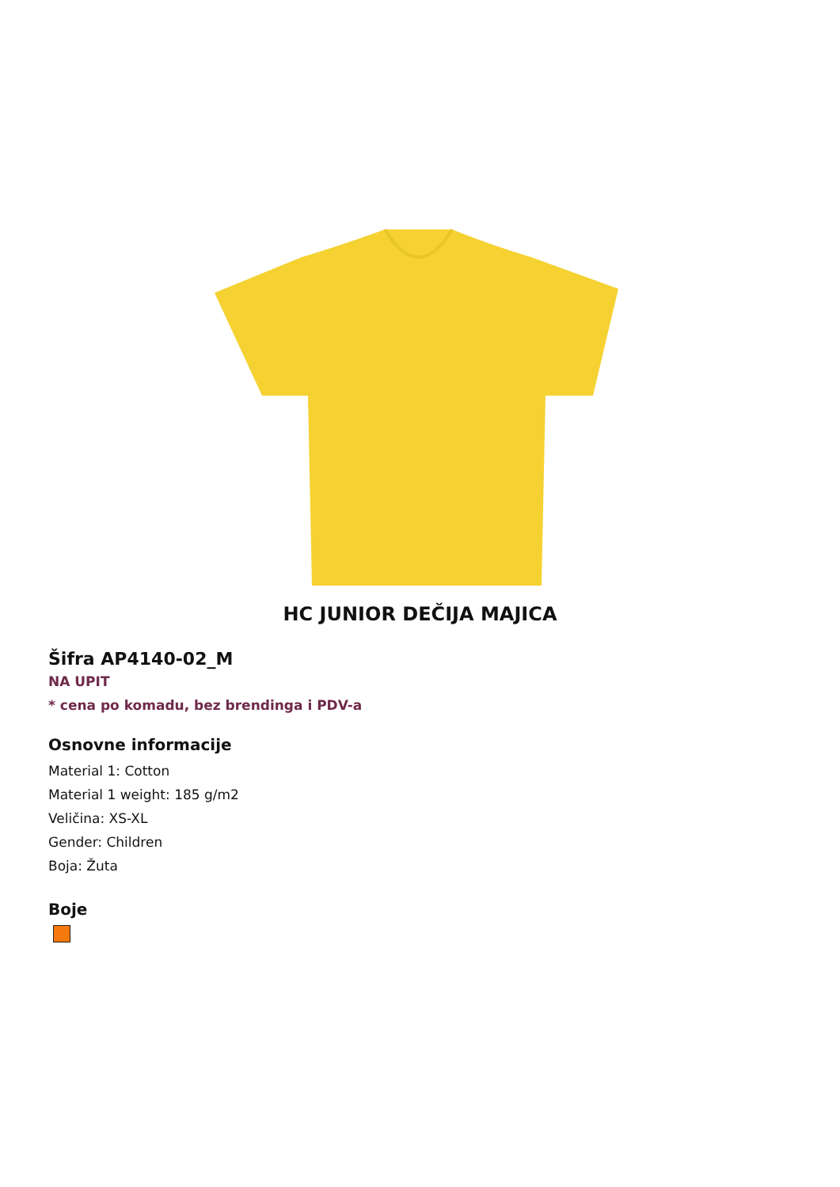HC JUNIOR DEČIJA MAJICA
Šifra AP4140-02_M
NA UPIT
* cena po komadu, bez brendinga i PDV-a
Osnovne informacije
Material 1: Cotton
Material 1 weight: 185 g/m2
Veličina: XS-XL
Gender: Children
Boja: Žuta
Boje